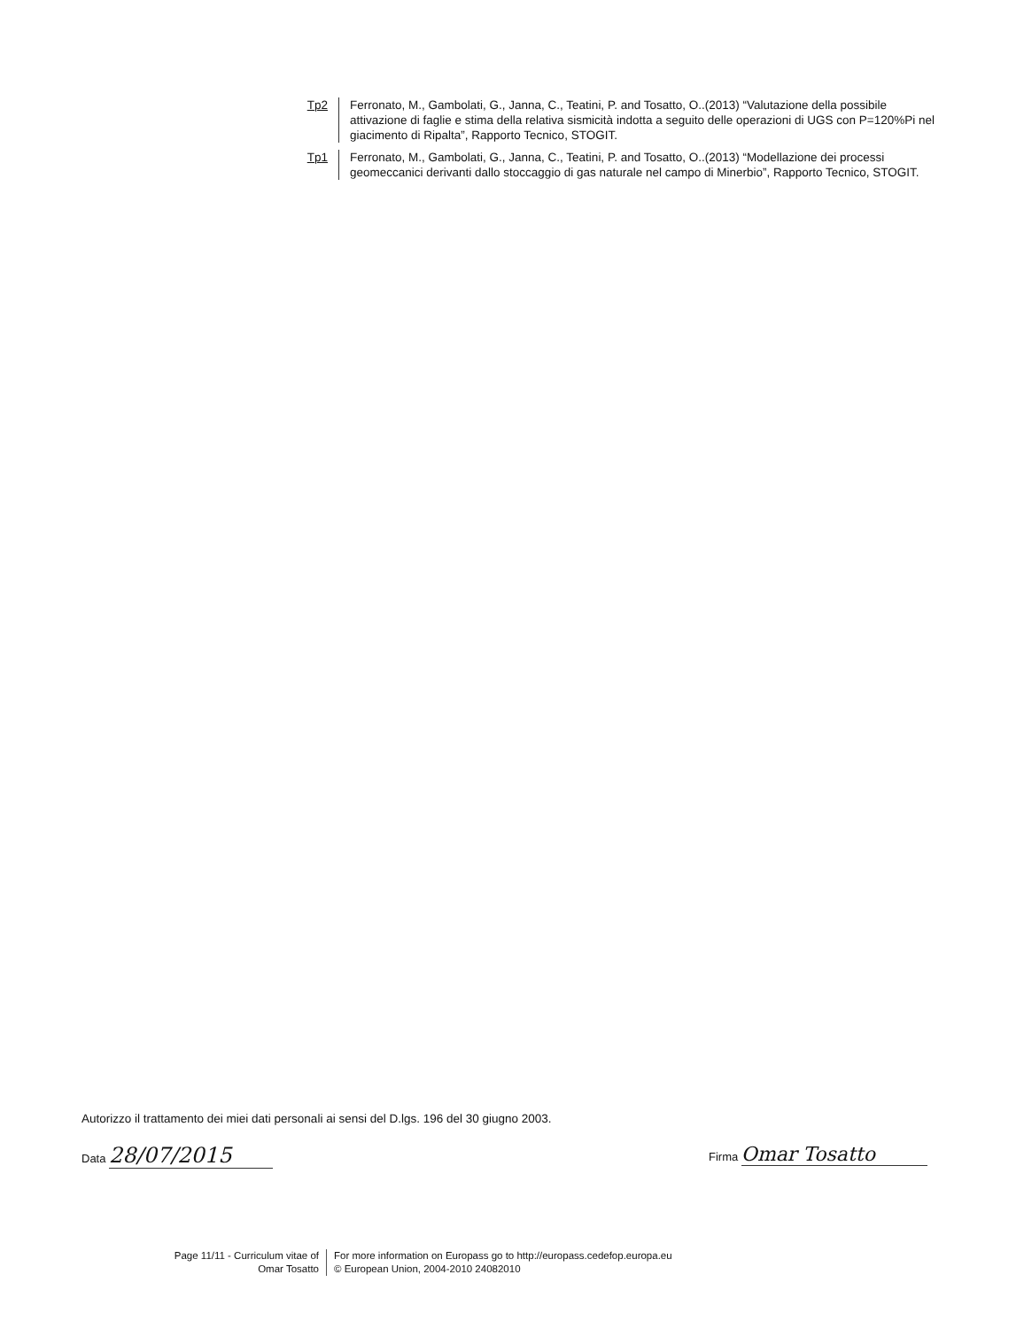Tp2 Ferronato, M., Gambolati, G., Janna, C., Teatini, P. and Tosatto, O..(2013) “Valutazione della possibile attivazione di faglie e stima della relativa sismicità indotta a seguito delle operazioni di UGS con P=120%Pi nel giacimento di Ripalta”, Rapporto Tecnico, STOGIT.
Tp1 Ferronato, M., Gambolati, G., Janna, C., Teatini, P. and Tosatto, O..(2013) “Modellazione dei processi geomeccanici derivanti dallo stoccaggio di gas naturale nel campo di Minerbio”, Rapporto Tecnico, STOGIT.
Autorizzo il trattamento dei miei dati personali ai sensi del D.lgs. 196 del 30 giugno 2003.
Data 28/07/2015 Firma Omar Tosatto
Page 11/11 - Curriculum vitae of
Omar Tosatto
For more information on Europass go to http://europass.cedefop.europa.eu
© European Union, 2004-2010 24082010